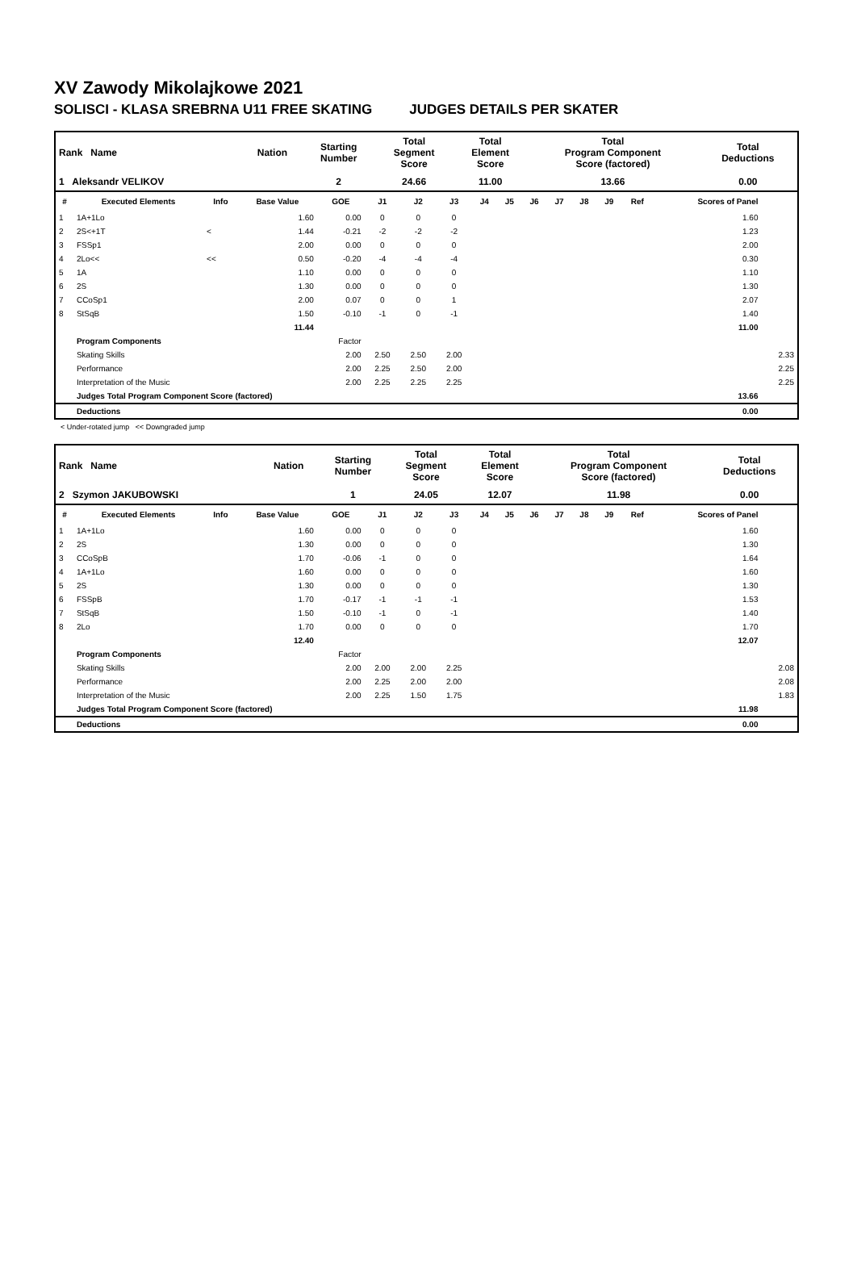XV Zawody Mikolajkowe 2021
SOLISCI - KLASA SREBRNA U11 FREE SKATING JUDGES DETAILS PER SKATER
| Rank Name | Nation | Starting Number | Total Segment Score | Total Element Score | Total Program Component Score (factored) | Total Deductions |
| 1 Aleksandr VELIKOV | | 2 | 24.66 | 11.00 | 13.66 | 0.00 |
| # | Executed Elements | Info | Base Value | GOE | J1 | J2 | J3 | J4 | J5 | J6 | J7 | J8 | J9 | Ref | Scores of Panel | |
| --- | --- | --- | --- | --- | --- | --- | --- | --- | --- | --- | --- | --- | --- | --- | --- | --- |
| 1 | 1A+1Lo | | 1.60 | 0.00 | 0 | 0 | 0 | | | | | | | | 1.60 | |
| 2 | 2S<+1T | < | 1.44 | -0.21 | -2 | -2 | -2 | | | | | | | | 1.23 | |
| 3 | FSSp1 | | 2.00 | 0.00 | 0 | 0 | 0 | | | | | | | | 2.00 | |
| 4 | 2Lo<< | << | 0.50 | -0.20 | -4 | -4 | -4 | | | | | | | | 0.30 | |
| 5 | 1A | | 1.10 | 0.00 | 0 | 0 | 0 | | | | | | | | 1.10 | |
| 6 | 2S | | 1.30 | 0.00 | 0 | 0 | 0 | | | | | | | | 1.30 | |
| 7 | CCoSp1 | | 2.00 | 0.07 | 0 | 0 | 1 | | | | | | | | 2.07 | |
| 8 | StSqB | | 1.50 | -0.10 | -1 | 0 | -1 | | | | | | | | 1.40 | |
| | | | 11.44 | | | | | | | | | | | | 11.00 | |
| | Program Components | | | Factor | | | | | | | | | | | | |
| | Skating Skills | | | 2.00 | 2.50 | 2.50 | 2.00 | | | | | | | | | 2.33 |
| | Performance | | | 2.00 | 2.25 | 2.50 | 2.00 | | | | | | | | | 2.25 |
| | Interpretation of the Music | | | 2.00 | 2.25 | 2.25 | 2.25 | | | | | | | | | 2.25 |
| | Judges Total Program Component Score (factored) | | | | | | | | | | | | | | 13.66 | |
| | Deductions | | | | | | | | | | | | | | 0.00 | |
< Under-rotated jump << Downgraded jump
| Rank Name | Nation | Starting Number | Total Segment Score | Total Element Score | Total Program Component Score (factored) | Total Deductions |
| 2 Szymon JAKUBOWSKI | | 1 | 24.05 | 12.07 | 11.98 | 0.00 |
| # | Executed Elements | Info | Base Value | GOE | J1 | J2 | J3 | J4 | J5 | J6 | J7 | J8 | J9 | Ref | Scores of Panel | |
| --- | --- | --- | --- | --- | --- | --- | --- | --- | --- | --- | --- | --- | --- | --- | --- | --- |
| 1 | 1A+1Lo | | 1.60 | 0.00 | 0 | 0 | 0 | | | | | | | | 1.60 | |
| 2 | 2S | | 1.30 | 0.00 | 0 | 0 | 0 | | | | | | | | 1.30 | |
| 3 | CCoSpB | | 1.70 | -0.06 | -1 | 0 | 0 | | | | | | | | 1.64 | |
| 4 | 1A+1Lo | | 1.60 | 0.00 | 0 | 0 | 0 | | | | | | | | 1.60 | |
| 5 | 2S | | 1.30 | 0.00 | 0 | 0 | 0 | | | | | | | | 1.30 | |
| 6 | FSSpB | | 1.70 | -0.17 | -1 | -1 | -1 | | | | | | | | 1.53 | |
| 7 | StSqB | | 1.50 | -0.10 | -1 | 0 | -1 | | | | | | | | 1.40 | |
| 8 | 2Lo | | 1.70 | 0.00 | 0 | 0 | 0 | | | | | | | | 1.70 | |
| | | | 12.40 | | | | | | | | | | | | 12.07 | |
| | Program Components | | | Factor | | | | | | | | | | | | |
| | Skating Skills | | | 2.00 | 2.00 | 2.00 | 2.25 | | | | | | | | | 2.08 |
| | Performance | | | 2.00 | 2.25 | 2.00 | 2.00 | | | | | | | | | 2.08 |
| | Interpretation of the Music | | | 2.00 | 2.25 | 1.50 | 1.75 | | | | | | | | | 1.83 |
| | Judges Total Program Component Score (factored) | | | | | | | | | | | | | | 11.98 | |
| | Deductions | | | | | | | | | | | | | | 0.00 | |